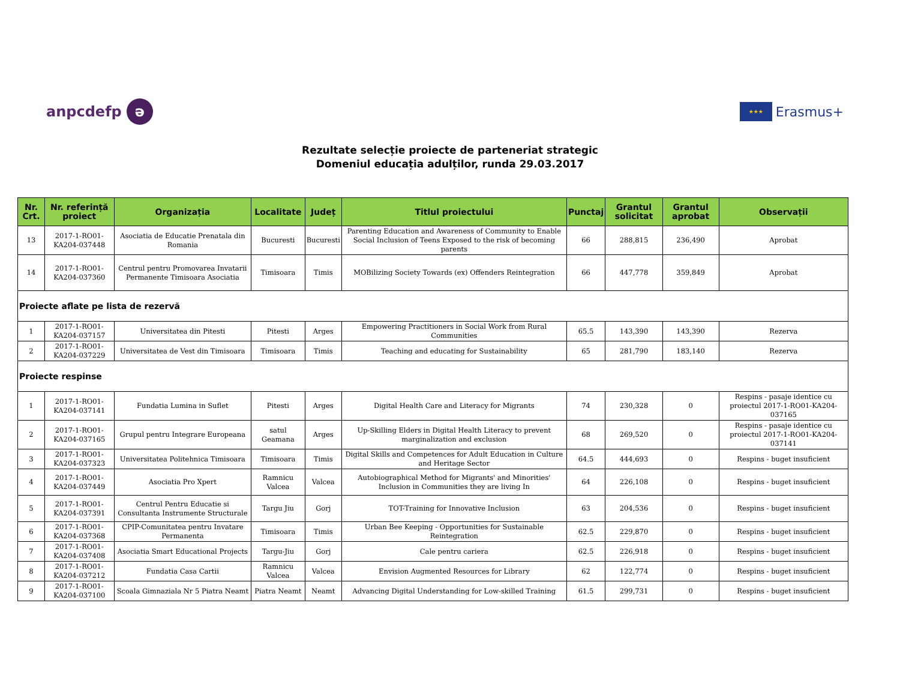anpcdefp ə
★★★ Erasmus+
Rezultate selecție proiecte de parteneriat strategic
Domeniul educația adulților, runda 29.03.2017
| Nr. Crt. | Nr. referință proiect | Organizația | Localitate | Județ | Titlul proiectului | Punctaj | Grantul solicitat | Grantul aprobat | Observații |
| --- | --- | --- | --- | --- | --- | --- | --- | --- | --- |
| 13 | 2017-1-RO01-KA204-037448 | Asociatia de Educatie Prenatala din Romania | Bucuresti | Bucuresti | Parenting Education and Awareness of Community to Enable Social Inclusion of Teens Exposed to the risk of becoming parents | 66 | 288,815 | 236,490 | Aprobat |
| 14 | 2017-1-RO01-KA204-037360 | Centrul pentru Promovarea Invatarii Permanente Timisoara Asociatia | Timisoara | Timis | MOBilizing Society Towards (ex) Offenders Reintegration | 66 | 447,778 | 359,849 | Aprobat |
| Proiecte aflate pe lista de rezervă | | | | | | | | | |
| 1 | 2017-1-RO01-KA204-037157 | Universitatea din Pitesti | Pitesti | Arges | Empowering Practitioners in Social Work from Rural Communities | 65.5 | 143,390 | 143,390 | Rezerva |
| 2 | 2017-1-RO01-KA204-037229 | Universitatea de Vest din Timisoara | Timisoara | Timis | Teaching and educating for Sustainability | 65 | 281,790 | 183,140 | Rezerva |
| Proiecte respinse | | | | | | | | | |
| 1 | 2017-1-RO01-KA204-037141 | Fundatia Lumina in Suflet | Pitesti | Arges | Digital Health Care and Literacy for Migrants | 74 | 230,328 | 0 | Respins - pasaje identice cu proiectul 2017-1-RO01-KA204-037165 |
| 2 | 2017-1-RO01-KA204-037165 | Grupul pentru Integrare Europeana | satul Geamana | Arges | Up-Skilling Elders in Digital Health Literacy to prevent marginalization and exclusion | 68 | 269,520 | 0 | Respins - pasaje identice cu proiectul 2017-1-RO01-KA204-037141 |
| 3 | 2017-1-RO01-KA204-037323 | Universitatea Politehnica Timisoara | Timisoara | Timis | Digital Skills and Competences for Adult Education in Culture and Heritage Sector | 64.5 | 444,693 | 0 | Respins - buget insuficient |
| 4 | 2017-1-RO01-KA204-037449 | Asociatia Pro Xpert | Ramnicu Valcea | Valcea | Autobiographical Method for Migrants' and Minorities' Inclusion in Communities they are living In | 64 | 226,108 | 0 | Respins - buget insuficient |
| 5 | 2017-1-RO01-KA204-037391 | Centrul Pentru Educatie si Consultanta Instrumente Structurale | Targu Jiu | Gorj | TOT-Training for Innovative Inclusion | 63 | 204,536 | 0 | Respins - buget insuficient |
| 6 | 2017-1-RO01-KA204-037368 | CPIP-Comunitatea pentru Invatare Permanenta | Timisoara | Timis | Urban Bee Keeping - Opportunities for Sustainable Reintegration | 62.5 | 229,870 | 0 | Respins - buget insuficient |
| 7 | 2017-1-RO01-KA204-037408 | Asociatia Smart Educational Projects | Targu-Jiu | Gorj | Cale pentru cariera | 62.5 | 226,918 | 0 | Respins - buget insuficient |
| 8 | 2017-1-RO01-KA204-037212 | Fundatia Casa Cartii | Ramnicu Valcea | Valcea | Envision Augmented Resources for Library | 62 | 122,774 | 0 | Respins - buget insuficient |
| 9 | 2017-1-RO01-KA204-037100 | Scoala Gimnaziala Nr 5 Piatra Neamt | Piatra Neamt | Neamt | Advancing Digital Understanding for Low-skilled Training | 61.5 | 299,731 | 0 | Respins - buget insuficient |